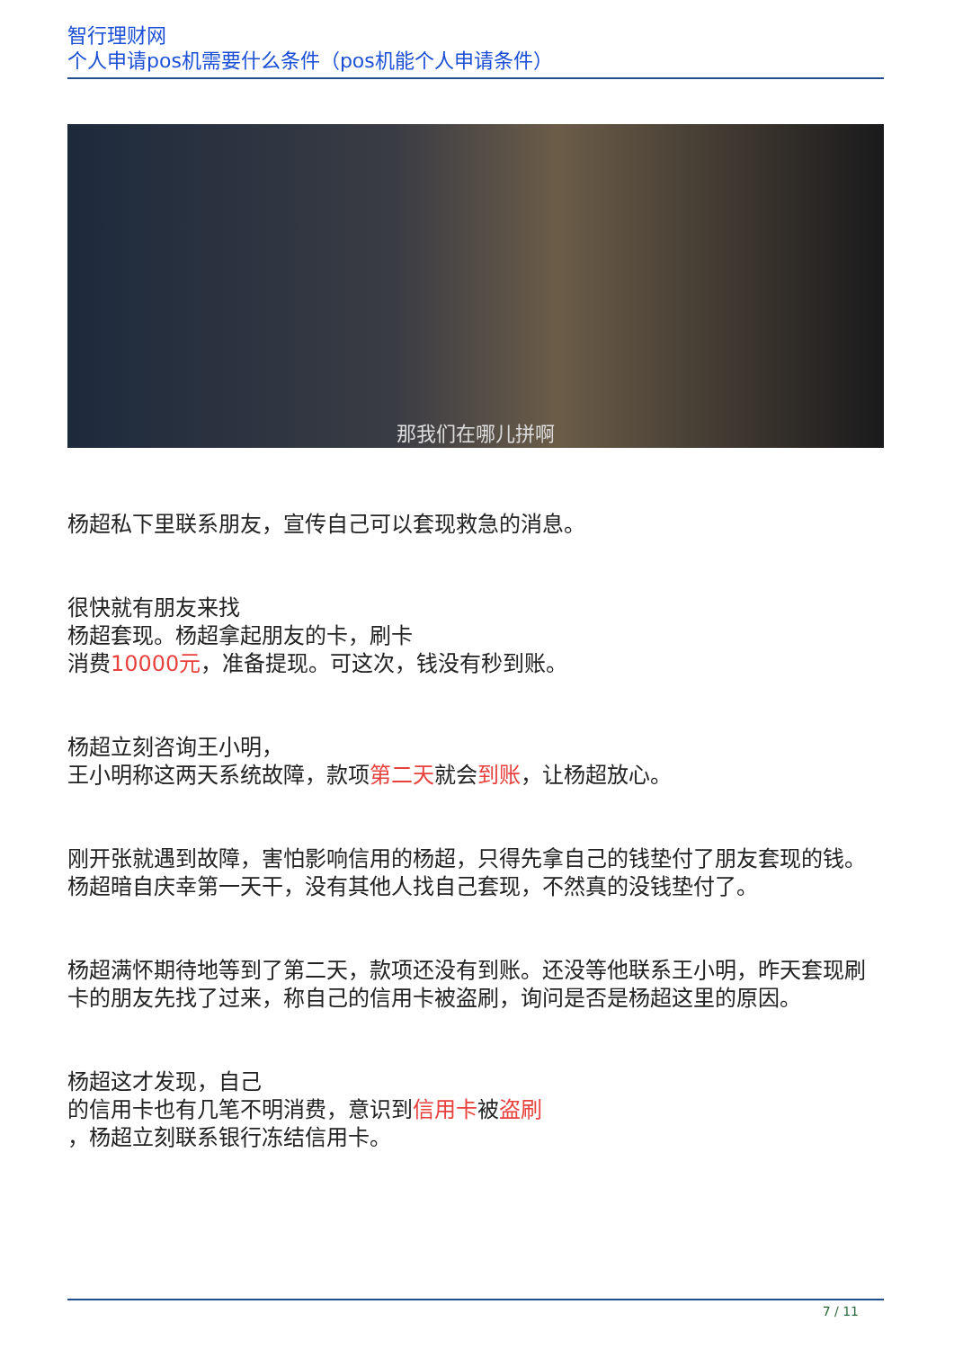智行理财网
个人申请pos机需要什么条件（pos机能个人申请条件）
那我们在哪儿拼啊
杨超私下里联系朋友，宣传自己可以套现救急的消息。
很快就有朋友来找
杨超套现。杨超拿起朋友的卡，刷卡
消费10000元，准备提现。可这次，钱没有秒到账。
杨超立刻咨询王小明，
王小明称这两天系统故障，款项第二天就会到账，让杨超放心。
刚开张就遇到故障，害怕影响信用的杨超，只得先拿自己的钱垫付了朋友套现的钱。杨超暗自庆幸第一天干，没有其他人找自己套现，不然真的没钱垫付了。
杨超满怀期待地等到了第二天，款项还没有到账。还没等他联系王小明，昨天套现刷卡的朋友先找了过来，称自己的信用卡被盗刷，询问是否是杨超这里的原因。
杨超这才发现，自己
的信用卡也有几笔不明消费，意识到信用卡被盗刷
，杨超立刻联系银行冻结信用卡。
7 / 11